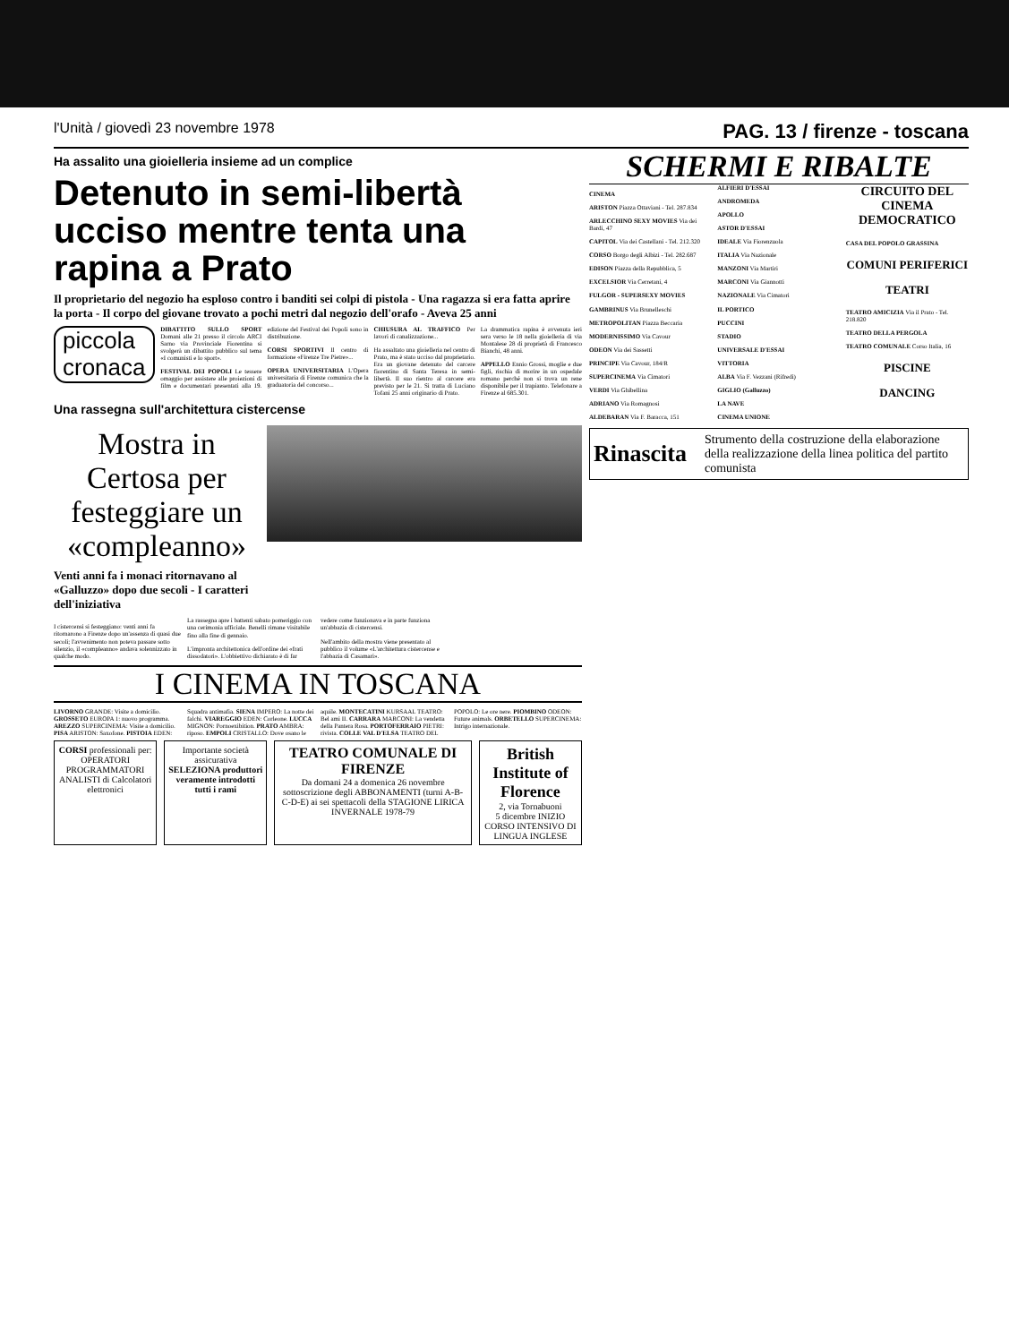l'Unità / giovedì 23 novembre 1978 PAG. 13 / firenze - toscana
Ha assalito una gioielleria insieme ad un complice
Detenuto in semi-libertà ucciso mentre tenta una rapina a Prato
Il proprietario del negozio ha esploso contro i banditi sei colpi di pistola - Una ragazza si era fatta aprire la porta - Il corpo del giovane trovato a pochi metri dal negozio dell'orafo - Aveva 25 anni
piccola cronaca
DIBATTITO SULLO SPORT Domani alle 21 presso il circolo ARCI Sarno via Provinciale Fiorentina si svolgerà un dibattito pubblico sul tema «I comunisti e lo sport».
FESTIVAL DEI POPOLI Le tessere omaggio per assistere alle proiezioni di film e documentari presentati alla 19. edizione del Festival dei Popoli sono in distribuzione.
CORSI SPORTIVI Il centro di formazione «Firenze Tre Pietre»...
OPERA UNIVERSITARIA L'Opera universitaria di Firenze comunica che la graduatoria del concorso...
CHIUSURA AL TRAFFICO Per lavori di canalizzazione...
Ha assaltato una gioielleria nel centro di Prato, ma è stato ucciso dal proprietario. Era un giovane detenuto del carcere fiorentino di Santa Teresa in semi-libertà. Il suo rientro al carcere era previsto per le 21. Si tratta di Luciano Tofani 25 anni originario di Prato.
La drammatica rapina è avvenuta ieri sera verso le 18 nella gioielleria di via Montalese 28 di proprietà di Francesco Bianchi, 48 anni.
APPELLO Ennio Grossi, moglie e due figli, rischia di morire in un ospedale romano perché non si trova un rene disponibile per il trapianto. Telefonare a Firenze al 685.301.
Una rassegna sull'architettura cistercense
Mostra in Certosa per festeggiare un «compleanno»
Venti anni fa i monaci ritornavano al «Galluzzo» dopo due secoli - I caratteri dell'iniziativa
I cistercensi si festeggiano: venti anni fa ritornarono a Firenze dopo un'assenza di quasi due secoli; l'avvenimento non poteva passare sotto silenzio, il «compleanno» andava solennizzato in qualche modo.
La rassegna apre i battenti sabato pomeriggio con una cerimonia ufficiale. Benelli rimane visitabile fino alla fine di gennaio.
L'impronta architettonica dell'ordine dei «frati dissodatori». L'obbiettivo dichiarato è di far vedere come funzionava e in parte funziona un'abbazia di cistercensi.
Nell'ambito della mostra viene presentato al pubblico il volume «L'architettura cistercense e l'abbazia di Casamari».
I CINEMA IN TOSCANA
LIVORNO GRANDE: Visite a domicilio. GROSSETO EUROPA 1: nuovo programma. AREZZO SUPERCINEMA: Visite a domicilio. PISA ARISTON: Saxofone. PISTOIA EDEN: Squadra antimafia. SIENA IMPERO: La notte dei falchi. VIAREGGIO EDEN: Corleone. LUCCA MIGNON: Pornoexibition. PRATO AMBRA: riposo. EMPOLI CRISTALLO: Dove osano le aquile. MONTECATINI KURSAAL TEATRO: Bel ami II. CARRARA MARCONI: La vendetta della Pantera Rosa. PORTOFERRAIO PIETRI: rivista. COLLE VAL D'ELSA TEATRO DEL POPOLO: Le ore nere. PIOMBINO ODEON: Future animals. ORBETELLO SUPERCINEMA: Intrigo internazionale.
CORSI professionali per: OPERATORI PROGRAMMATORI ANALISTI di Calcolatori elettronici
Importante società assicurativa SELEZIONA produttori veramente introdotti tutti i rami
TEATRO COMUNALE DI FIRENZE
Da domani 24 a domenica 26 novembre sottoscrizione degli ABBONAMENTI (turni A-B-C-D-E) ai sei spettacoli della STAGIONE LIRICA INVERNALE 1978-79
British Institute of Florence
2, via Tornabuoni
5 dicembre INIZIO CORSO INTENSIVO DI LINGUA INGLESE
SCHERMI E RIBALTE
CINEMA
ARISTON Piazza Ottaviani - Tel. 287.834
ARLECCHINO SEXY MOVIES Via dei Bardi, 47
CAPITOL Via dei Castellani - Tel. 212.320
CORSO Borgo degli Albizi - Tel. 282.687
EDISON Piazza della Repubblica, 5
EXCELSIOR Via Cerretani, 4
FULGOR - SUPERSEXY MOVIES
GAMBRINUS Via Brunelleschi
METROPOLITAN Piazza Beccaria
MODERNISSIMO Via Cavour
ODEON Via dei Sassetti
PRINCIPE Via Cavour, 184/R
SUPERCINEMA Via Cimatori
VERDI Via Ghibellina
ADRIANO Via Romagnosi
ALDEBARAN Via F. Baracca, 151
ALFIERI D'ESSAI
ANDROMEDA
APOLLO
ASTOR D'ESSAI
IDEALE Via Fiorenzuola
ITALIA Via Nazionale
MANZONI Via Martiri
MARCONI Via Giannotti
NAZIONALE Via Cimatori
IL PORTICO
PUCCINI
STADIO
UNIVERSALE D'ESSAI
VITTORIA
ALBA Via F. Vezzani (Rifredi)
GIGLIO (Galluzzo)
LA NAVE
CINEMA UNIONE
CIRCUITO DEL CINEMA DEMOCRATICO
CASA DEL POPOLO GRASSINA
COMUNI PERIFERICI
TEATRI
TEATRO AMICIZIA Via il Prato - Tel. 218.820
TEATRO DELLA PERGOLA
TEATRO COMUNALE Corso Italia, 16
PISCINE
DANCING
Rinascita Strumento della costruzione della elaborazione della realizzazione della linea politica del partito comunista